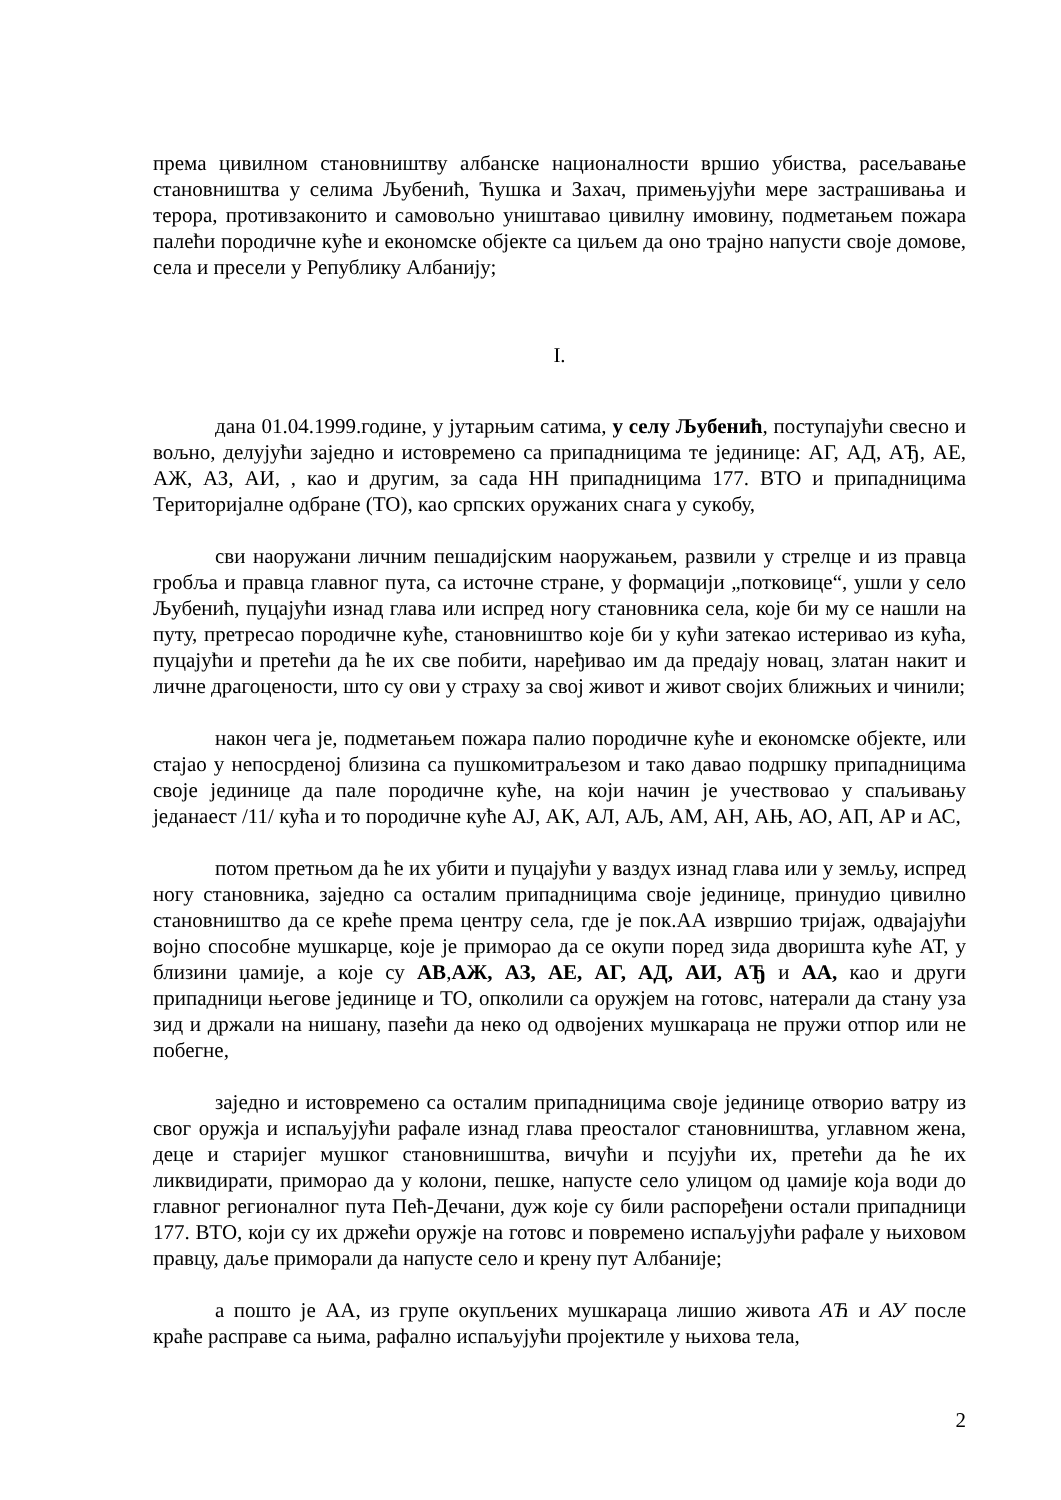према цивилном становништву албанске националности вршио убиства, расељавање становништва у селима Љубенић, Ћушка и Захач, примењујући мере застрашивања и терора, противзаконито и самовољно уништавао цивилну имовину, подметањем пожара палећи породичне куће и економске објекте са циљем да оно трајно напусти своје домове, села и пресели у Републику Албанију;
I.
дана 01.04.1999.године, у јутарњим сатима, у селу Љубенић, поступајући свесно и вољно, делујући заједно и истовремено са припадницима те јединице: АГ, АД, АЂ, АЕ, АЖ, АЗ, АИ, , као и другим, за сада НН припадницима 177. ВТО и припадницима Територијалне одбране (ТО), као српских оружаних снага у сукобу,
сви наоружани личним пешадијским наоружањем, развили у стрелце и из правца гробља и правца главног пута, са источне стране, у формацији „потковице“, ушли у село Љубенић, пуцајући изнад глава или испред ногу становника села, које би му се нашли на путу, претресао породичне куће, становништво које би у кући затекао истеривао из кућа, пуцајући и претећи да ће их све побити, наређивао им да предају новац, златан накит и личне драгоцености, што су ови у страху за свој живот и живот својих ближњих и чинили;
након чега је, подметањем пожара палио породичне куће и економске објекте, или стајао у непосрденој близина са пушкомитраљезом и тако давао подршку припадницима своје јединице да пале породичне куће, на који начин је учествовао у спаљивању једанаест /11/ кућа и то породичне куће АЈ, АК, АЛ, АЉ, АМ, АН, АЊ, АО, АП, АР и АС,
потом претњом да ће их убити и пуцајући у ваздух изнад глава или у земљу, испред ногу становника, заједно са осталим припадницима своје јединице, принудио цивилно становништво да се креће према центру села, где је пок.АА извршио тријаж, одвајајући војно способне мушкарце, које је приморао да се окупи поред зида дворишта куће АТ, у близини џамије, а које су АВ,АЖ, АЗ, АЕ, АГ, АД, АИ, АЂ и АА, као и други припадници његове јединице и ТО, опколили са оружјем на готовс, натерали да стану уза зид и држали на нишану, пазећи да неко од одвојених мушкараца не пружи отпор или не побегне,
заједно и истовремено са осталим припадницима своје јединице отворио ватру из свог оружја и испаљујући рафале изнад глава преосталог становништва, углавном жена, деце и старијег мушког становнишштва, вичући и псујући их, претећи да ће их ликвидирати, приморао да у колони, пешке, напусте село улицом од џамије која води до главног регионалног пута Пећ-Дечани, дуж које су били распоређени остали припадници 177. ВТО, који су их држећи оружје на готовс и повремено испаљујући рафале у њиховом правцу, даље приморали да напусте село и крену пут Албаније;
а пошто је АА, из групе окупљених мушкараца лишио живота АЋ и АУ после краће расправе са њима, рафално испаљујући пројектиле у њихова тела,
2